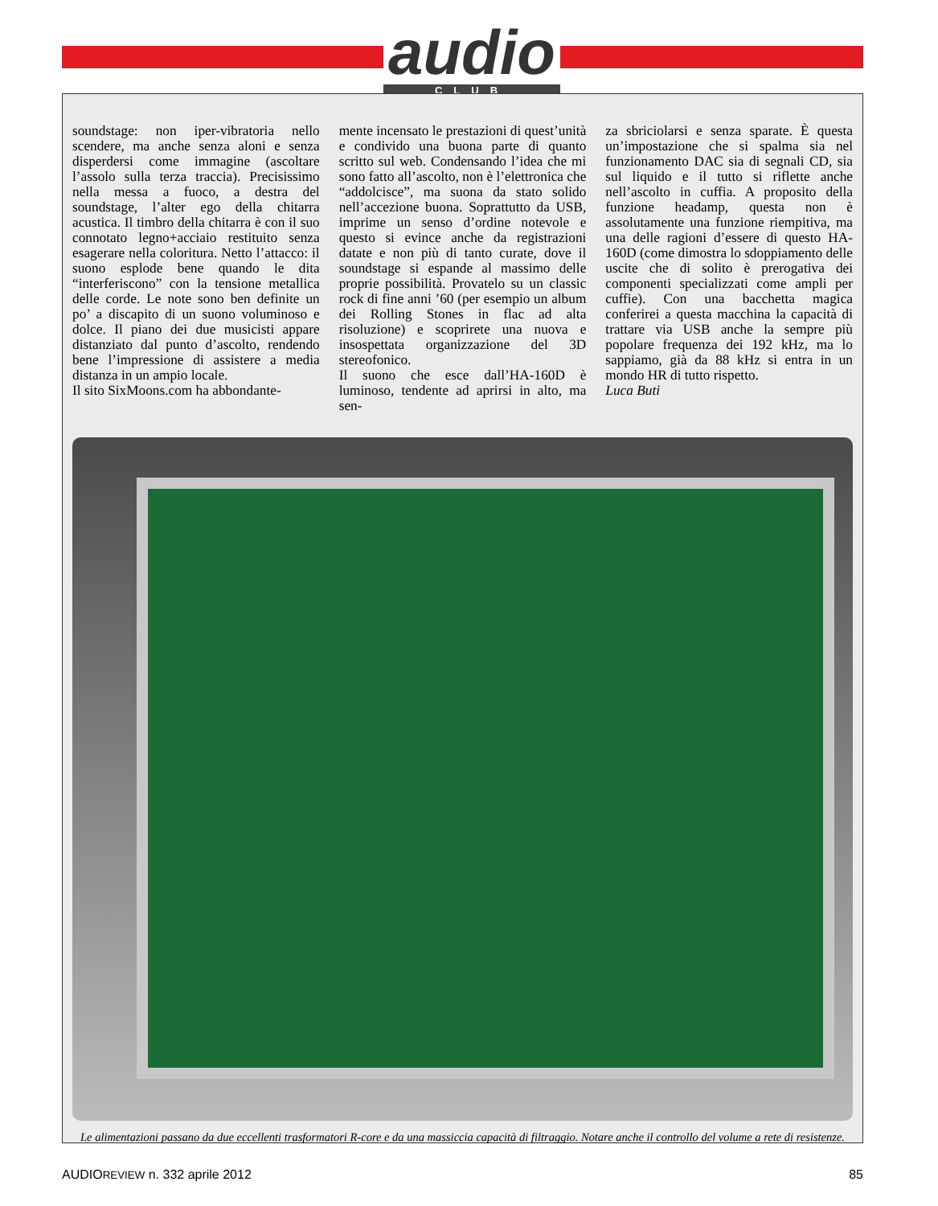audio
CLUB
soundstage: non iper-vibratoria nello scendere, ma anche senza aloni e senza disperdersi come immagine (ascoltare l’assolo sulla terza traccia). Precisissimo nella messa a fuoco, a destra del soundstage, l’alter ego della chitarra acustica. Il timbro della chitarra è con il suo connotato legno+acciaio restituito senza esagerare nella coloritura. Netto l’attacco: il suono esplode bene quando le dita “interferiscono” con la tensione metallica delle corde. Le note sono ben definite un po’ a discapito di un suono voluminoso e dolce. Il piano dei due musicisti appare distanziato dal punto d’ascolto, rendendo bene l’impressione di assistere a media distanza in un ampio locale.
Il sito SixMoons.com ha abbondante-
mente incensato le prestazioni di quest’unità e condivido una buona parte di quanto scritto sul web. Condensando l’idea che mi sono fatto all’ascolto, non è l’elettronica che “addolcisce”, ma suona da stato solido nell’accezione buona. Soprattutto da USB, imprime un senso d’ordine notevole e questo si evince anche da registrazioni datate e non più di tanto curate, dove il soundstage si espande al massimo delle proprie possibilità. Provatelo su un classic rock di fine anni ’60 (per esempio un album dei Rolling Stones in flac ad alta risoluzione) e scoprirete una nuova e insospettata organizzazione del 3D stereofonico.
Il suono che esce dall’HA-160D è luminoso, tendente ad aprirsi in alto, ma sen-
za sbriciolarsi e senza sparate. È questa un’impostazione che si spalma sia nel funzionamento DAC sia di segnali CD, sia sul liquido e il tutto si riflette anche nell’ascolto in cuffia. A proposito della funzione headamp, questa non è assolutamente una funzione riempitiva, ma una delle ragioni d’essere di questo HA-160D (come dimostra lo sdoppiamento delle uscite che di solito è prerogativa dei componenti specializzati come ampli per cuffie). Con una bacchetta magica conferirei a questa macchina la capacità di trattare via USB anche la sempre più popolare frequenza dei 192 kHz, ma lo sappiamo, già da 88 kHz si entra in un mondo HR di tutto rispetto.
Luca Buti
Le alimentazioni passano da due eccellenti trasformatori R-core e da una massiccia capacità di filtraggio. Notare anche il controllo del volume a rete di resistenze.
AUDIOREVIEW n. 332 aprile 2012 85